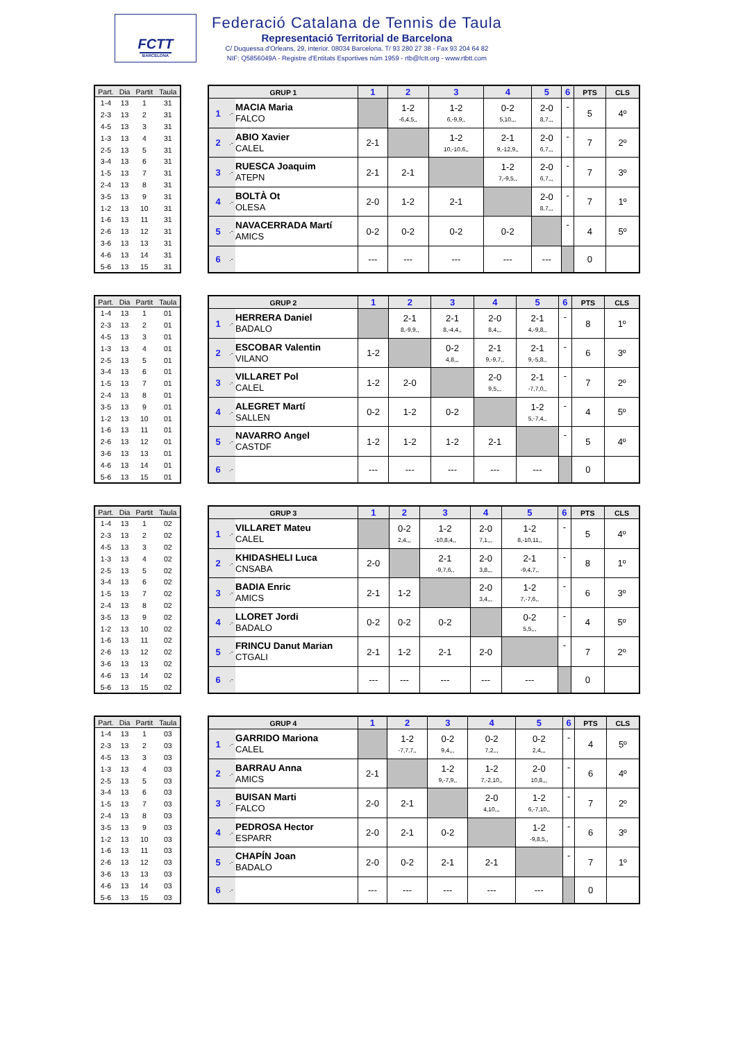FCTT
BARCELONA
Federació Catalana de Tennis de Taula
Representació Territorial de Barcelona
C/ Duquessa d'Orleans, 29, interior. 08034 Barcelona. T/ 93 280 27 38 - Fax 93 204 64 82
NIF: Q5856049A - Registre d'Entitats Esportives núm 1959 - rtb@fctt.org - www.rtbtt.com
| Part. | Dia | Partit | Taula |
| --- | --- | --- | --- |
| 1-4 | 13 | 1 | 31 |
| 2-3 | 13 | 2 | 31 |
| 4-5 | 13 | 3 | 31 |
| 1-3 | 13 | 4 | 31 |
| 2-5 | 13 | 5 | 31 |
| 3-4 | 13 | 6 | 31 |
| 1-5 | 13 | 7 | 31 |
| 2-4 | 13 | 8 | 31 |
| 3-5 | 13 | 9 | 31 |
| 1-2 | 13 | 10 | 31 |
| 1-6 | 13 | 11 | 31 |
| 2-6 | 13 | 12 | 31 |
| 3-6 | 13 | 13 | 31 |
| 4-6 | 13 | 14 | 31 |
| 5-6 | 13 | 15 | 31 |
| GRUP 1 | | | 1 | 2 | 3 | 4 | 5 | 6 | PTS | CLS |
| --- | --- | --- | --- | --- | --- | --- | --- | --- | --- | --- |
| 1 | .- | MACIA Maria FALCO | | 1-2 -6,4,5,, | 1-2 6,-9,9,, | 0-2 5,10,,, | 2-0 8,7,,, | - | 5 | 4º |
| 2 | .- | ABIO Xavier CALEL | 2-1 | | 1-2 10,-10,6,, | 2-1 9,-12,9,, | 2-0 6,7,,, | - | 7 | 2º |
| 3 | .- | RUESCA Joaquim ATEPN | 2-1 | 2-1 | | 1-2 7,-9,5,, | 2-0 6,7,,, | - | 7 | 3º |
| 4 | .- | BOLTÀ Ot OLESA | 2-0 | 1-2 | 2-1 | | 2-0 8,7,,, | - | 7 | 1º |
| 5 | .- | NAVACERRADA Martí AMICS | 0-2 | 0-2 | 0-2 | 0-2 | | - | 4 | 5º |
| 6 | .- | | --- | --- | --- | --- | --- | | 0 | |
| Part. | Dia | Partit | Taula |
| --- | --- | --- | --- |
| 1-4 | 13 | 1 | 01 |
| 2-3 | 13 | 2 | 01 |
| 4-5 | 13 | 3 | 01 |
| 1-3 | 13 | 4 | 01 |
| 2-5 | 13 | 5 | 01 |
| 3-4 | 13 | 6 | 01 |
| 1-5 | 13 | 7 | 01 |
| 2-4 | 13 | 8 | 01 |
| 3-5 | 13 | 9 | 01 |
| 1-2 | 13 | 10 | 01 |
| 1-6 | 13 | 11 | 01 |
| 2-6 | 13 | 12 | 01 |
| 3-6 | 13 | 13 | 01 |
| 4-6 | 13 | 14 | 01 |
| 5-6 | 13 | 15 | 01 |
| GRUP 2 | | | 1 | 2 | 3 | 4 | 5 | 6 | PTS | CLS |
| --- | --- | --- | --- | --- | --- | --- | --- | --- | --- | --- |
| 1 | .- | HERRERA Daniel BADALO | | 2-1 8,-9,9,, | 2-1 8,-4,4,, | 2-0 8,4,,, | 2-1 4,-9,8,, | - | 8 | 1º |
| 2 | .- | ESCOBAR Valentin VILANO | 1-2 | | 0-2 4,8,,, | 2-1 9,-9,7,, | 2-1 9,-5,8,, | - | 6 | 3º |
| 3 | .- | VILLARET Pol CALEL | 1-2 | 2-0 | | 2-0 9,5,,, | 2-1 -7,7,0,, | - | 7 | 2º |
| 4 | .- | ALEGRET Martí SALLEN | 0-2 | 1-2 | 0-2 | | 1-2 5,-7,4,, | - | 4 | 5º |
| 5 | .- | NAVARRO Angel CASTDF | 1-2 | 1-2 | 1-2 | 2-1 | | - | 5 | 4º |
| 6 | .- | | --- | --- | --- | --- | --- | | 0 | |
| Part. | Dia | Partit | Taula |
| --- | --- | --- | --- |
| 1-4 | 13 | 1 | 02 |
| 2-3 | 13 | 2 | 02 |
| 4-5 | 13 | 3 | 02 |
| 1-3 | 13 | 4 | 02 |
| 2-5 | 13 | 5 | 02 |
| 3-4 | 13 | 6 | 02 |
| 1-5 | 13 | 7 | 02 |
| 2-4 | 13 | 8 | 02 |
| 3-5 | 13 | 9 | 02 |
| 1-2 | 13 | 10 | 02 |
| 1-6 | 13 | 11 | 02 |
| 2-6 | 13 | 12 | 02 |
| 3-6 | 13 | 13 | 02 |
| 4-6 | 13 | 14 | 02 |
| 5-6 | 13 | 15 | 02 |
| GRUP 3 | | | 1 | 2 | 3 | 4 | 5 | 6 | PTS | CLS |
| --- | --- | --- | --- | --- | --- | --- | --- | --- | --- | --- |
| 1 | .- | VILLARET Mateu CALEL | | 0-2 2,4,,, | 1-2 -10,8,4,, | 2-0 7,1,,, | 1-2 8,-10,11,, | - | 5 | 4º |
| 2 | .- | KHIDASHELI Luca CNSABA | 2-0 | | 2-1 -9,7,6,, | 2-0 3,8,,, | 2-1 -9,4,7,, | - | 8 | 1º |
| 3 | .- | BADIA Enric AMICS | 2-1 | 1-2 | | 2-0 3,4,,, | 1-2 7,-7,6,, | - | 6 | 3º |
| 4 | .- | LLORET Jordi BADALO | 0-2 | 0-2 | 0-2 | | 0-2 5,5,,, | - | 4 | 5º |
| 5 | .- | FRINCU Danut Marian CTGALI | 2-1 | 1-2 | 2-1 | 2-0 | | - | 7 | 2º |
| 6 | .- | | --- | --- | --- | --- | --- | | 0 | |
| Part. | Dia | Partit | Taula |
| --- | --- | --- | --- |
| 1-4 | 13 | 1 | 03 |
| 2-3 | 13 | 2 | 03 |
| 4-5 | 13 | 3 | 03 |
| 1-3 | 13 | 4 | 03 |
| 2-5 | 13 | 5 | 03 |
| 3-4 | 13 | 6 | 03 |
| 1-5 | 13 | 7 | 03 |
| 2-4 | 13 | 8 | 03 |
| 3-5 | 13 | 9 | 03 |
| 1-2 | 13 | 10 | 03 |
| 1-6 | 13 | 11 | 03 |
| 2-6 | 13 | 12 | 03 |
| 3-6 | 13 | 13 | 03 |
| 4-6 | 13 | 14 | 03 |
| 5-6 | 13 | 15 | 03 |
| GRUP 4 | | | 1 | 2 | 3 | 4 | 5 | 6 | PTS | CLS |
| --- | --- | --- | --- | --- | --- | --- | --- | --- | --- | --- |
| 1 | .- | GARRIDO Mariona CALEL | | 1-2 -7,7,7,, | 0-2 9,4,,, | 0-2 7,2,,, | 0-2 2,4,,, | - | 4 | 5º |
| 2 | .- | BARRAU Anna AMICS | 2-1 | | 1-2 9,-7,9,, | 1-2 7,-2,10,, | 2-0 10,8,,, | - | 6 | 4º |
| 3 | .- | BUISAN Marti FALCO | 2-0 | 2-1 | | 2-0 4,10,,, | 1-2 6,-7,10,, | - | 7 | 2º |
| 4 | .- | PEDROSA Hector ESPARR | 2-0 | 2-1 | 0-2 | | 1-2 -9,8,5,, | - | 6 | 3º |
| 5 | .- | CHAPÍN Joan BADALO | 2-0 | 0-2 | 2-1 | 2-1 | | - | 7 | 1º |
| 6 | .- | | --- | --- | --- | --- | --- | | 0 | |